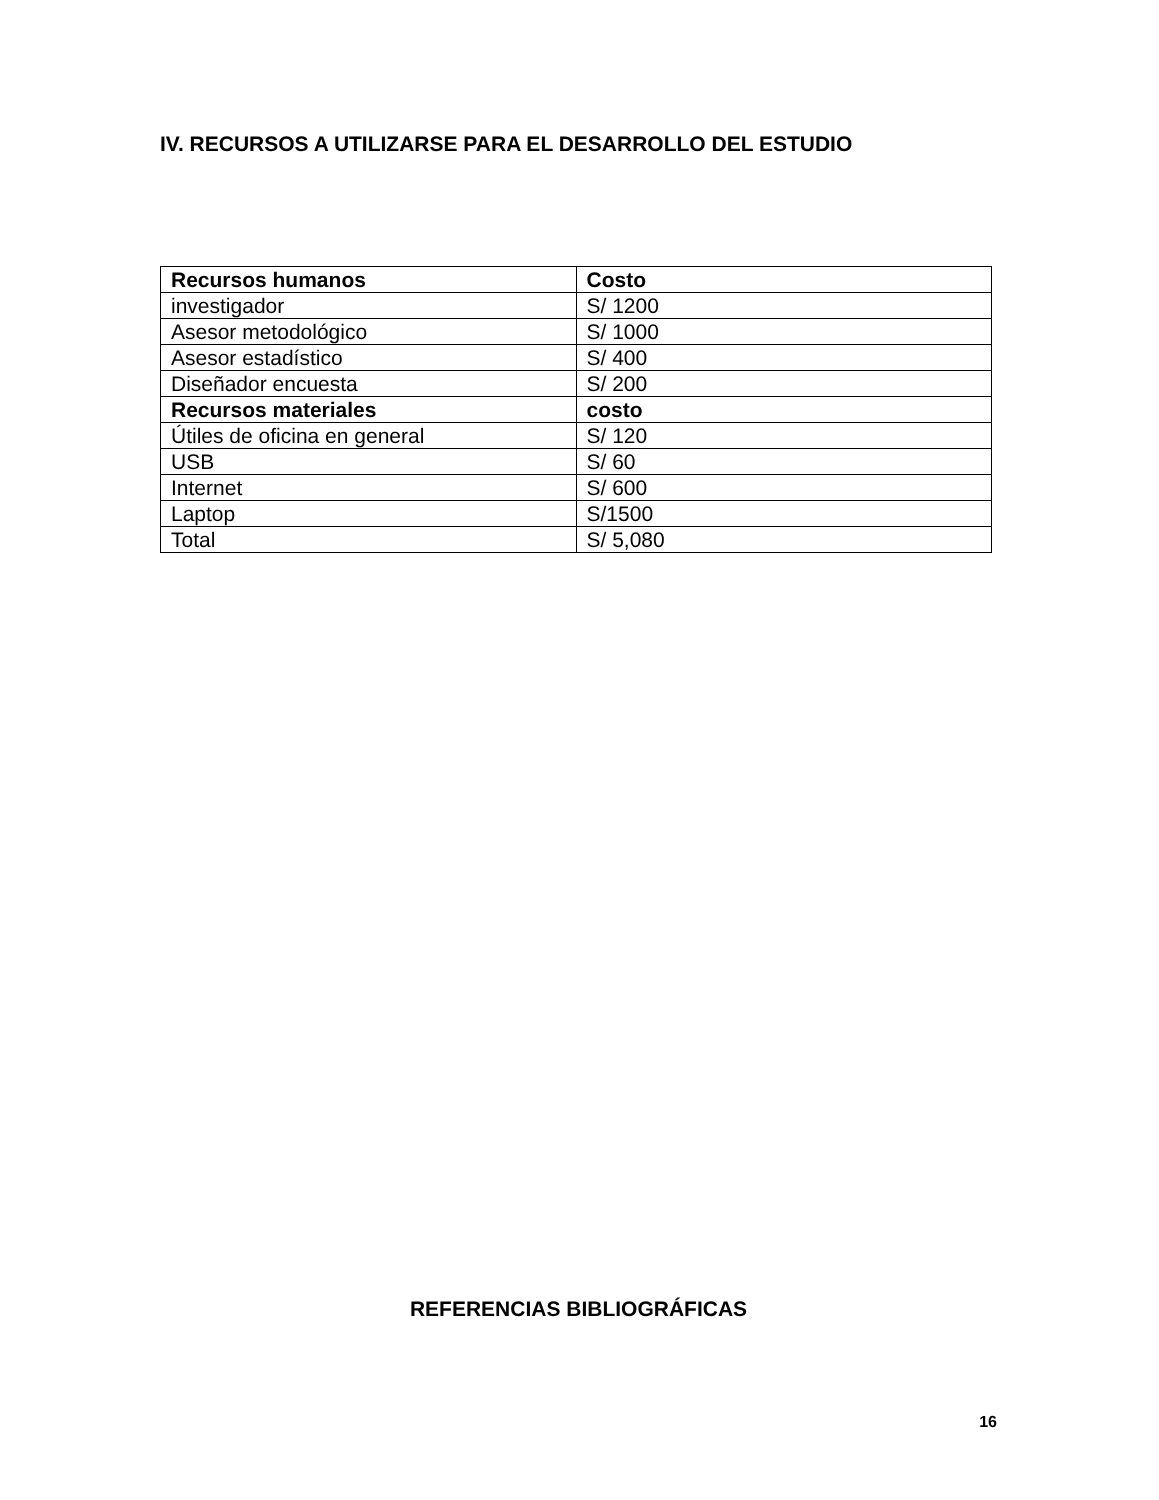IV. RECURSOS A UTILIZARSE PARA EL DESARROLLO DEL ESTUDIO
| Recursos humanos | Costo |
| --- | --- |
| investigador | S/ 1200 |
| Asesor metodológico | S/ 1000 |
| Asesor estadístico | S/ 400 |
| Diseñador encuesta | S/ 200 |
| Recursos materiales | costo |
| Útiles de oficina en general | S/ 120 |
| USB | S/ 60 |
| Internet | S/ 600 |
| Laptop | S/1500 |
| Total | S/ 5,080 |
REFERENCIAS BIBLIOGRÁFICAS
16